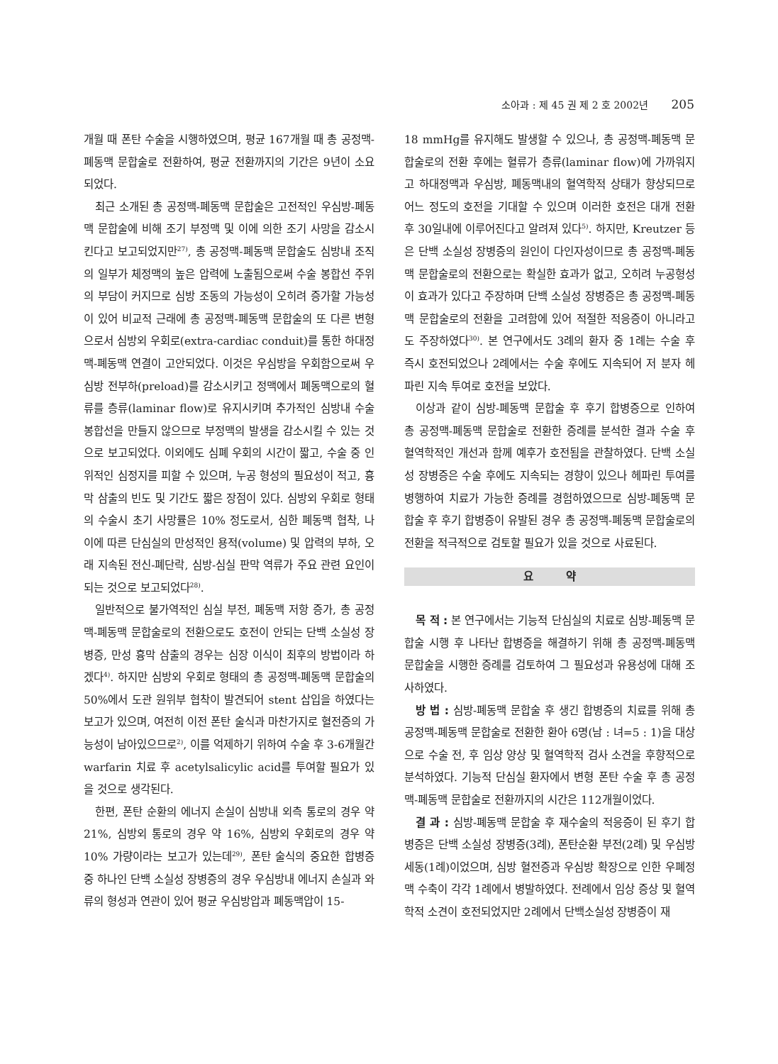소아과 : 제 45 권 제 2 호 2002년 205
개월 때 폰탄 수술을 시행하였으며, 평균 167개월 때 총 공정맥-폐동맥 문합술로 전환하여, 평균 전환까지의 기간은 9년이 소요되었다.
최근 소개된 총 공정맥-폐동맥 문합술은 고전적인 우심방-폐동맥 문합술에 비해 조기 부정맥 및 이에 의한 조기 사망을 감소시킨다고 보고되었지만<sup>27)</sup>, 총 공정맥-폐동맥 문합술도 심방내 조직의 일부가 체정맥의 높은 압력에 노출됨으로써 수술 봉합선 주위의 부담이 커지므로 심방 조동의 가능성이 오히려 증가할 가능성이 있어 비교적 근래에 총 공정맥-폐동맥 문합술의 또 다른 변형으로서 심방외 우회로(extra-cardiac conduit)를 통한 하대정맥-폐동맥 연결이 고안되었다. 이것은 우심방을 우회함으로써 우심방 전부하(preload)를 감소시키고 정맥에서 폐동맥으로의 혈류를 층류(laminar flow)로 유지시키며 추가적인 심방내 수술 봉합선을 만들지 않으므로 부정맥의 발생을 감소시킬 수 있는 것으로 보고되었다. 이외에도 심폐 우회의 시간이 짧고, 수술 중 인위적인 심정지를 피할 수 있으며, 누공 형성의 필요성이 적고, 흉막 삼출의 빈도 및 기간도 짧은 장점이 있다. 심방외 우회로 형태의 수술시 초기 사망률은 10% 정도로서, 심한 폐동맥 협착, 나이에 따른 단심실의 만성적인 용적(volume) 및 압력의 부하, 오래 지속된 전신-폐단락, 심방-심실 판막 역류가 주요 관련 요인이 되는 것으로 보고되었다<sup>28)</sup>.
일반적으로 불가역적인 심실 부전, 폐동맥 저항 증가, 총 공정맥-폐동맥 문합술로의 전환으로도 호전이 안되는 단백 소실성 장병증, 만성 흉막 삼출의 경우는 심장 이식이 최후의 방법이라 하겠다<sup>4)</sup>. 하지만 심방외 우회로 형태의 총 공정맥-폐동맥 문합술의 50%에서 도관 원위부 협착이 발견되어 stent 삽입을 하였다는 보고가 있으며, 여전히 이전 폰탄 술식과 마찬가지로 혈전증의 가능성이 남아있으므로<sup>2)</sup>, 이를 억제하기 위하여 수술 후 3-6개월간 warfarin 치료 후 acetylsalicylic acid를 투여할 필요가 있을 것으로 생각된다.
한편, 폰탄 순환의 에너지 손실이 심방내 외측 통로의 경우 약 21%, 심방외 통로의 경우 약 16%, 심방외 우회로의 경우 약 10% 가량이라는 보고가 있는데<sup>29)</sup>, 폰탄 술식의 중요한 합병증 중 하나인 단백 소실성 장병증의 경우 우심방내 에너지 손실과 와류의 형성과 연관이 있어 평균 우심방압과 폐동맥압이 15-
18 mmHg를 유지해도 발생할 수 있으나, 총 공정맥-폐동맥 문합술로의 전환 후에는 혈류가 층류(laminar flow)에 가까워지고 하대정맥과 우심방, 폐동맥내의 혈역학적 상태가 향상되므로 어느 정도의 호전을 기대할 수 있으며 이러한 호전은 대개 전환 후 30일내에 이루어진다고 알려져 있다<sup>5)</sup>. 하지만, Kreutzer 등은 단백 소실성 장병증의 원인이 다인자성이므로 총 공정맥-폐동맥 문합술로의 전환으로는 확실한 효과가 없고, 오히려 누공형성이 효과가 있다고 주장하며 단백 소실성 장병증은 총 공정맥-폐동맥 문합술로의 전환을 고려함에 있어 적절한 적응증이 아니라고도 주장하였다<sup>30)</sup>. 본 연구에서도 3례의 환자 중 1례는 수술 후 즉시 호전되었으나 2례에서는 수술 후에도 지속되어 저 분자 헤파린 지속 투여로 호전을 보았다.
이상과 같이 심방-폐동맥 문합술 후 후기 합병증으로 인하여 총 공정맥-폐동맥 문합술로 전환한 증례를 분석한 결과 수술 후 혈역학적인 개선과 함께 예후가 호전됨을 관찰하였다. 단백 소실성 장병증은 수술 후에도 지속되는 경향이 있으나 헤파린 투여를 병행하여 치료가 가능한 증례를 경험하였으므로 심방-폐동맥 문합술 후 후기 합병증이 유발된 경우 총 공정맥-폐동맥 문합술로의 전환을 적극적으로 검토할 필요가 있을 것으로 사료된다.
요 약
목 적 : 본 연구에서는 기능적 단심실의 치료로 심방-폐동맥 문합술 시행 후 나타난 합병증을 해결하기 위해 총 공정맥-폐동맥 문합술을 시행한 증례를 검토하여 그 필요성과 유용성에 대해 조사하였다.
방 법 : 심방-폐동맥 문합술 후 생긴 합병증의 치료를 위해 총 공정맥-폐동맥 문합술로 전환한 환아 6명(남 : 녀=5 : 1)을 대상으로 수술 전, 후 임상 양상 및 혈역학적 검사 소견을 후향적으로 분석하였다. 기능적 단심실 환자에서 변형 폰탄 수술 후 총 공정맥-폐동맥 문합술로 전환까지의 시간은 112개월이었다.
결 과 : 심방-폐동맥 문합술 후 재수술의 적응증이 된 후기 합병증은 단백 소실성 장병증(3례), 폰탄순환 부전(2례) 및 우심방 세동(1례)이었으며, 심방 혈전증과 우심방 확장으로 인한 우폐정맥 수축이 각각 1례에서 병발하였다. 전례에서 임상 증상 및 혈역학적 소견이 호전되었지만 2례에서 단백소실성 장병증이 재